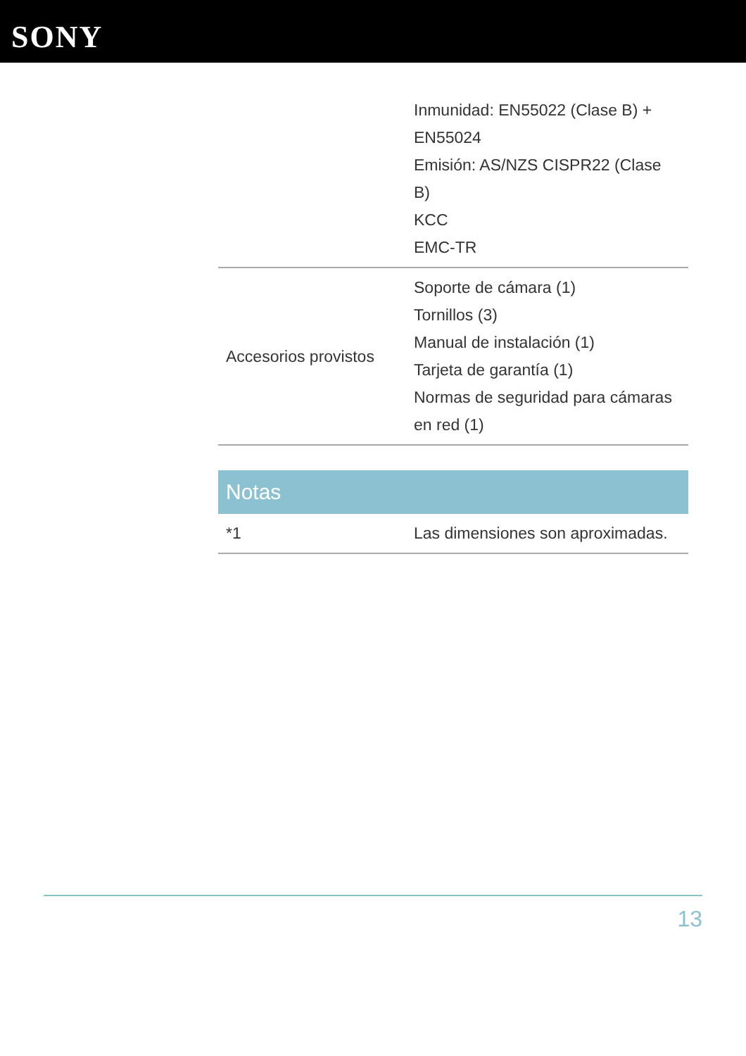SONY
| | Inmunidad: EN55022 (Clase B) + EN55024 Emisión: AS/NZS CISPR22 (Clase B) KCC EMC-TR |
| Accesorios provistos | Soporte de cámara (1) Tornillos (3) Manual de instalación (1) Tarjeta de garantía (1) Normas de seguridad para cámaras en red (1) |
Notas
| *1 | Las dimensiones son aproximadas. |
13